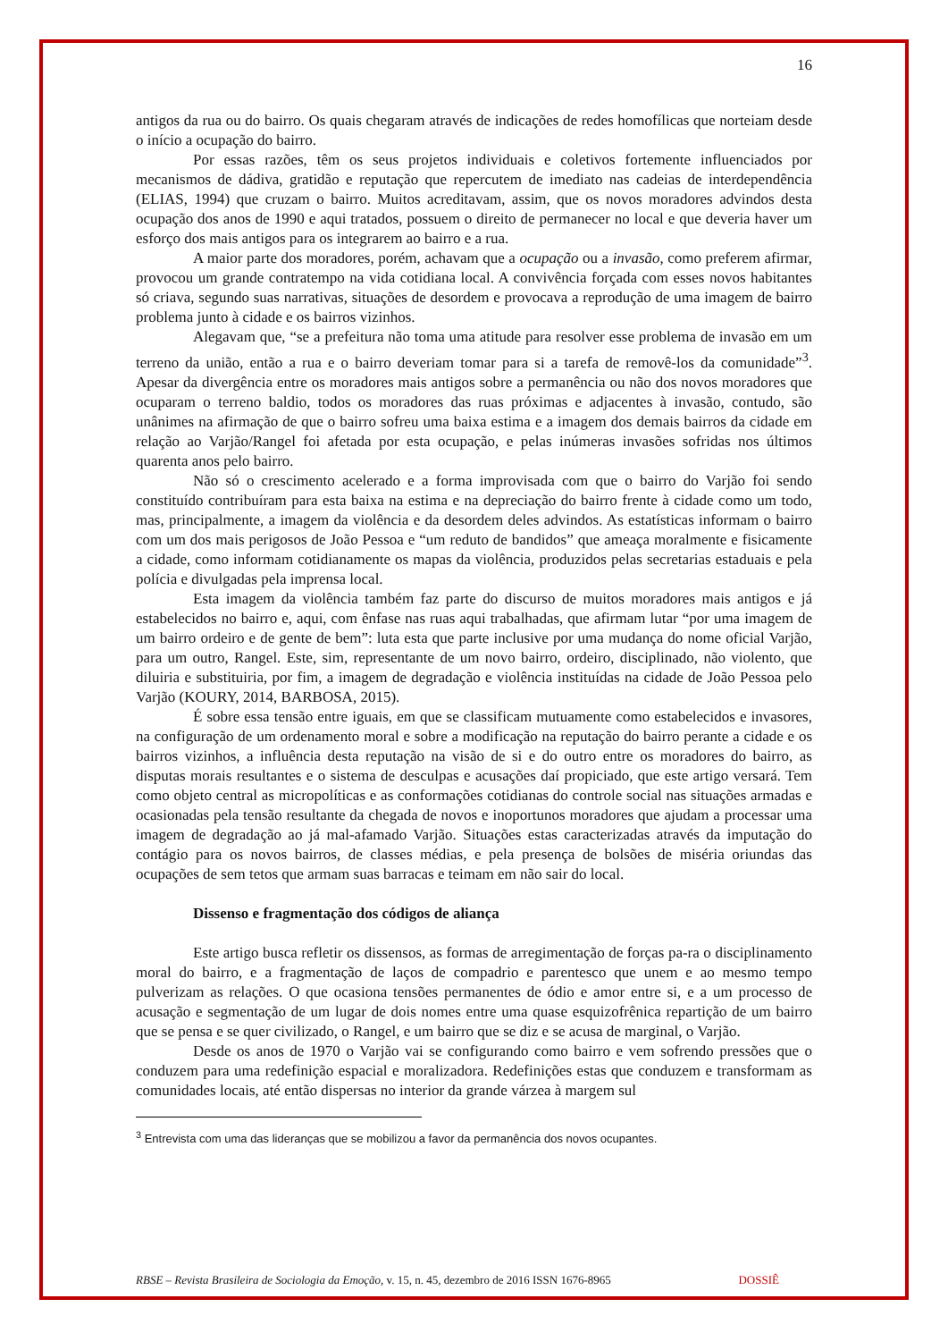16
antigos da rua ou do bairro. Os quais chegaram através de indicações de redes homofílicas que norteiam desde o início a ocupação do bairro.
Por essas razões, têm os seus projetos individuais e coletivos fortemente influenciados por mecanismos de dádiva, gratidão e reputação que repercutem de imediato nas cadeias de interdependência (ELIAS, 1994) que cruzam o bairro. Muitos acreditavam, assim, que os novos moradores advindos desta ocupação dos anos de 1990 e aqui tratados, possuem o direito de permanecer no local e que deveria haver um esforço dos mais antigos para os integrarem ao bairro e a rua.
A maior parte dos moradores, porém, achavam que a ocupação ou a invasão, como preferem afirmar, provocou um grande contratempo na vida cotidiana local. A convivência forçada com esses novos habitantes só criava, segundo suas narrativas, situações de desordem e provocava a reprodução de uma imagem de bairro problema junto à cidade e os bairros vizinhos.
Alegavam que, “se a prefeitura não toma uma atitude para resolver esse problema de invasão em um terreno da união, então a rua e o bairro deveriam tomar para si a tarefa de removê-los da comunidade”<sup>3</sup>. Apesar da divergência entre os moradores mais antigos sobre a permanência ou não dos novos moradores que ocuparam o terreno baldio, todos os moradores das ruas próximas e adjacentes à invasão, contudo, são unânimes na afirmação de que o bairro sofreu uma baixa estima e a imagem dos demais bairros da cidade em relação ao Varjão/Rangel foi afetada por esta ocupação, e pelas inúmeras invasões sofridas nos últimos quarenta anos pelo bairro.
Não só o crescimento acelerado e a forma improvisada com que o bairro do Varjão foi sendo constituído contribuíram para esta baixa na estima e na depreciação do bairro frente à cidade como um todo, mas, principalmente, a imagem da violência e da desordem deles advindos. As estatísticas informam o bairro com um dos mais perigosos de João Pessoa e “um reduto de bandidos” que ameaça moralmente e fisicamente a cidade, como informam cotidianamente os mapas da violência, produzidos pelas secretarias estaduais e pela polícia e divulgadas pela imprensa local.
Esta imagem da violência também faz parte do discurso de muitos moradores mais antigos e já estabelecidos no bairro e, aqui, com ênfase nas ruas aqui trabalhadas, que afirmam lutar “por uma imagem de um bairro ordeiro e de gente de bem”: luta esta que parte inclusive por uma mudança do nome oficial Varjão, para um outro, Rangel. Este, sim, representante de um novo bairro, ordeiro, disciplinado, não violento, que diluiria e substituiria, por fim, a imagem de degradação e violência instituídas na cidade de João Pessoa pelo Varjão (KOURY, 2014, BARBOSA, 2015).
É sobre essa tensão entre iguais, em que se classificam mutuamente como estabelecidos e invasores, na configuração de um ordenamento moral e sobre a modificação na reputação do bairro perante a cidade e os bairros vizinhos, a influência desta reputação na visão de si e do outro entre os moradores do bairro, as disputas morais resultantes e o sistema de desculpas e acusações daí propiciado, que este artigo versará. Tem como objeto central as micropolíticas e as conformações cotidianas do controle social nas situações armadas e ocasionadas pela tensão resultante da chegada de novos e inoportunos moradores que ajudam a processar uma imagem de degradação ao já mal-afamado Varjão. Situações estas caracterizadas através da imputação do contágio para os novos bairros, de classes médias, e pela presença de bolsões de miséria oriundas das ocupações de sem tetos que armam suas barracas e teimam em não sair do local.
Dissenso e fragmentação dos códigos de aliança
Este artigo busca refletir os dissensos, as formas de arregimentação de forças pa-ra o disciplinamento moral do bairro, e a fragmentação de laços de compadrio e parentesco que unem e ao mesmo tempo pulverizam as relações. O que ocasiona tensões permanentes de ódio e amor entre si, e a um processo de acusação e segmentação de um lugar de dois nomes entre uma quase esquizofrênica repartição de um bairro que se pensa e se quer civilizado, o Rangel, e um bairro que se diz e se acusa de marginal, o Varjão.
Desde os anos de 1970 o Varjão vai se configurando como bairro e vem sofrendo pressões que o conduzem para uma redefinição espacial e moralizadora. Redefinições estas que conduzem e transformam as comunidades locais, até então dispersas no interior da grande várzea à margem sul
<sup>3</sup> Entrevista com uma das lideranças que se mobilizou a favor da permanência dos novos ocupantes.
RBSE – Revista Brasileira de Sociologia da Emoção, v. 15, n. 45, dezembro de 2016 ISSN 1676-8965 DOSSIÊ